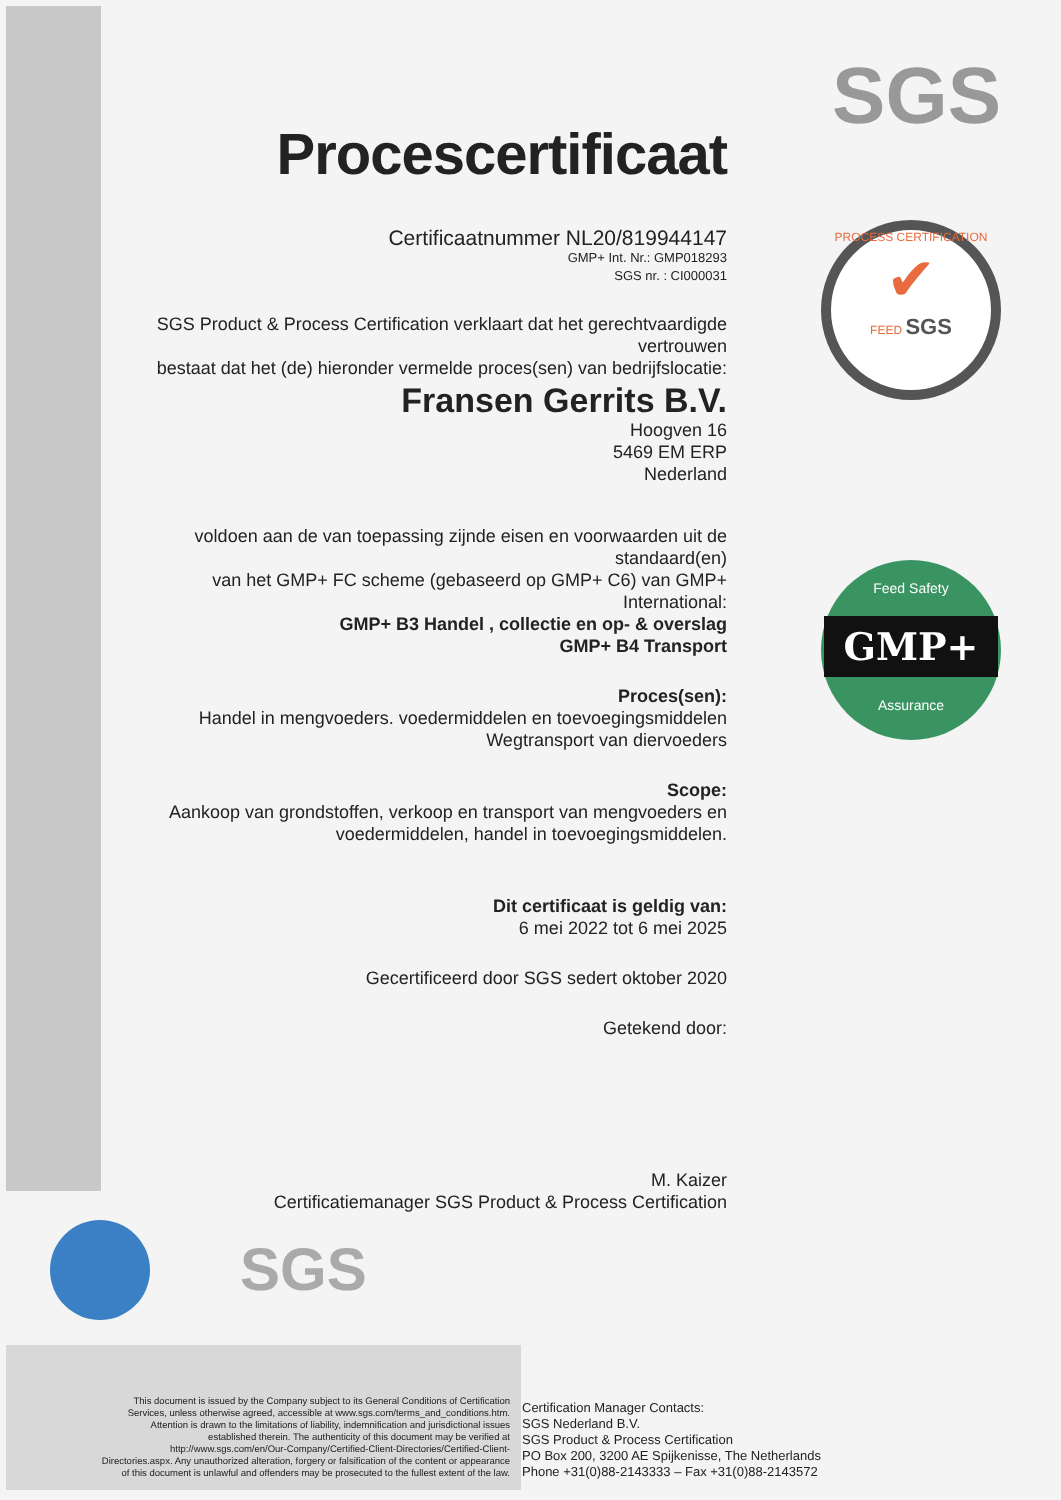SGS
PROCESS CERTIFICATION
✔
FEED SGS
Feed Safety
GMP+
Assurance
Procescertificaat
Certificaatnummer NL20/819944147
GMP+ Int. Nr.: GMP018293
SGS nr. : CI000031
SGS Product & Process Certification verklaart dat het gerechtvaardigde vertrouwen
bestaat dat het (de) hieronder vermelde proces(sen) van bedrijfslocatie:
Fransen Gerrits B.V.
Hoogven 16
5469 EM ERP
Nederland
voldoen aan de van toepassing zijnde eisen en voorwaarden uit de standaard(en)
van het GMP+ FC scheme (gebaseerd op GMP+ C6) van GMP+ International:
GMP+ B3 Handel , collectie en op- & overslag
GMP+ B4 Transport
Proces(sen):
Handel in mengvoeders. voedermiddelen en toevoegingsmiddelen
Wegtransport van diervoeders
Scope:
Aankoop van grondstoffen, verkoop en transport van mengvoeders en
voedermiddelen, handel in toevoegingsmiddelen.
Dit certificaat is geldig van:
6 mei 2022 tot 6 mei 2025
Gecertificeerd door SGS sedert oktober 2020
Getekend door:
M. Kaizer
Certificatiemanager SGS Product & Process Certification
SGS
This document is issued by the Company subject to its General Conditions of Certification Services, unless otherwise agreed, accessible at www.sgs.com/terms_and_conditions.htm. Attention is drawn to the limitations of liability, indemnification and jurisdictional issues established therein. The authenticity of this document may be verified at http://www.sgs.com/en/Our-Company/Certified-Client-Directories/Certified-Client-Directories.aspx. Any unauthorized alteration, forgery or falsification of the content or appearance of this document is unlawful and offenders may be prosecuted to the fullest extent of the law.
Certification Manager Contacts:
SGS Nederland B.V.
SGS Product & Process Certification
PO Box 200, 3200 AE Spijkenisse, The Netherlands
Phone +31(0)88-2143333 – Fax +31(0)88-2143572